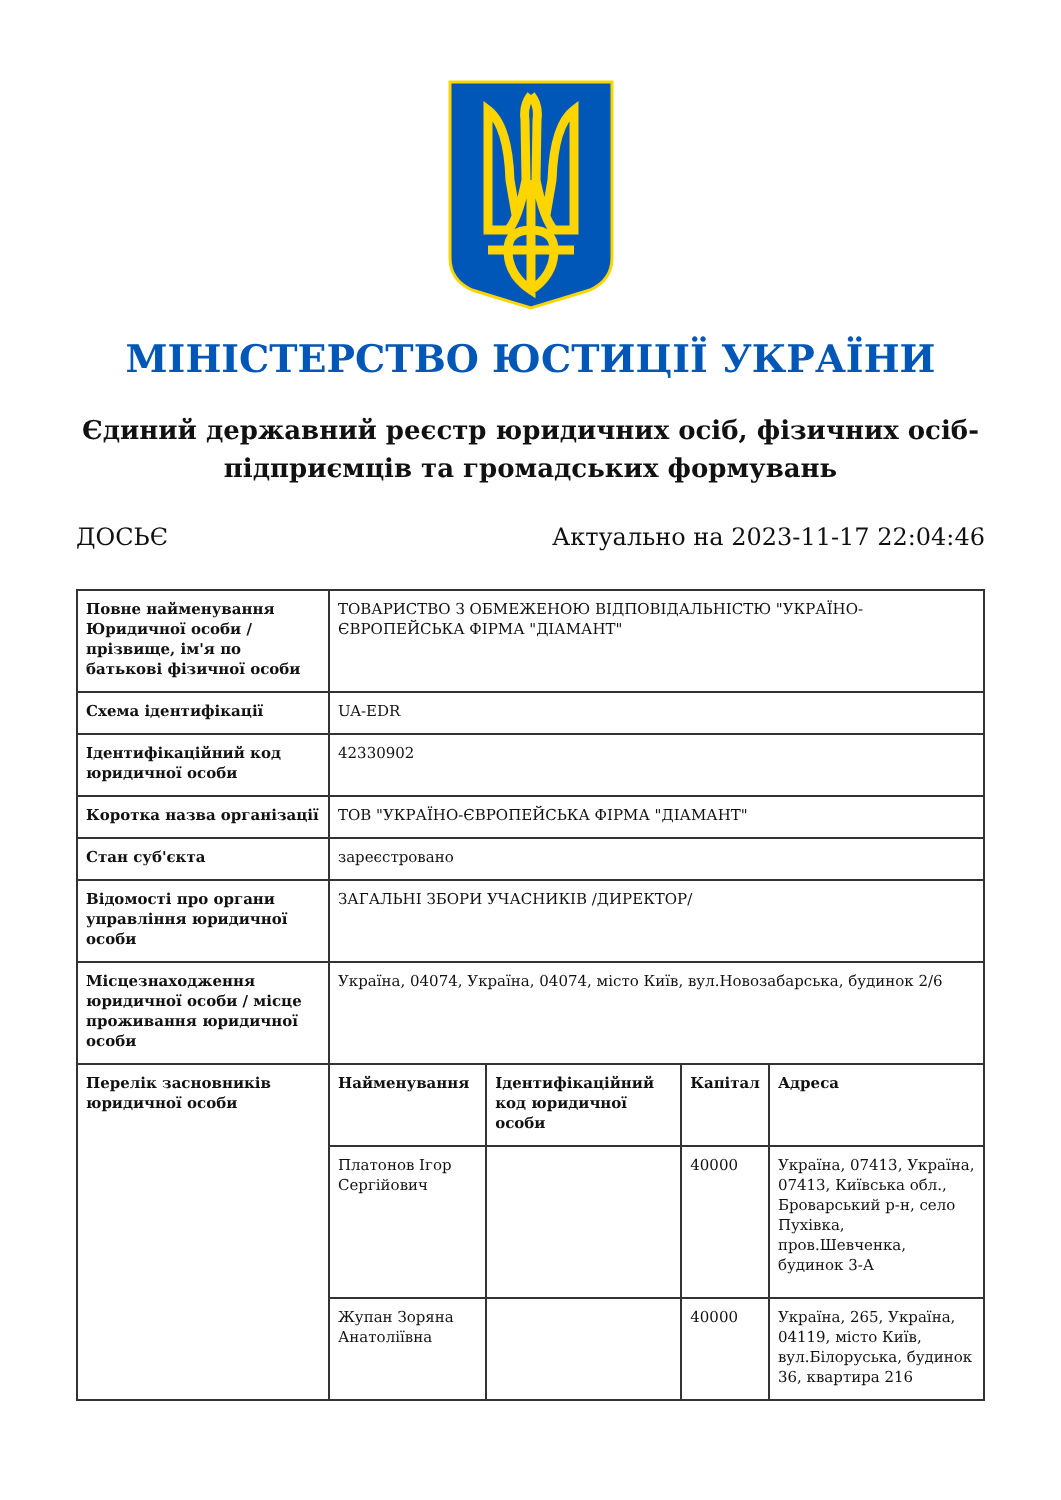МІНІСТЕРСТВО ЮСТИЦІЇ УКРАЇНИ
Єдиний державний реєстр юридичних осіб, фізичних осіб-підприємців та громадських формувань
ДОСЬЄ Актуально на 2023-11-17 22:04:46
| Повне найменування Юридичної особи / прізвище, ім'я по батькові фізичної особи | ТОВАРИСТВО З ОБМЕЖЕНОЮ ВІДПОВІДАЛЬНІСТЮ "УКРАЇНО-ЄВРОПЕЙСЬКА ФІРМА "ДІАМАНТ" | | | |
| Схема ідентифікації | UA-EDR | | | |
| Ідентифікаційний код юридичної особи | 42330902 | | | |
| Коротка назва організації | ТОВ "УКРАЇНО-ЄВРОПЕЙСЬКА ФІРМА "ДІАМАНТ" | | | |
| Стан суб'єкта | зареєстровано | | | |
| Відомості про органи управління юридичної особи | ЗАГАЛЬНІ ЗБОРИ УЧАСНИКІВ /ДИРЕКТОР/ | | | |
| Місцезнаходження юридичної особи / місце проживання юридичної особи | Україна, 04074, Україна, 04074, місто Київ, вул.Новозабарська, будинок 2/6 | | | |
| Перелік засновників юридичної особи | Найменування | Ідентифікаційний код юридичної особи | Капітал | Адреса |
| | Платонов Ігор Сергійович | | 40000 | Україна, 07413, Україна, 07413, Київська обл., Броварський р-н, село Пухівка, пров.Шевченка, будинок 3-А |
| | Жупан Зоряна Анатоліївна | | 40000 | Україна, 265, Україна, 04119, місто Київ, вул.Білоруська, будинок 36, квартира 216 |